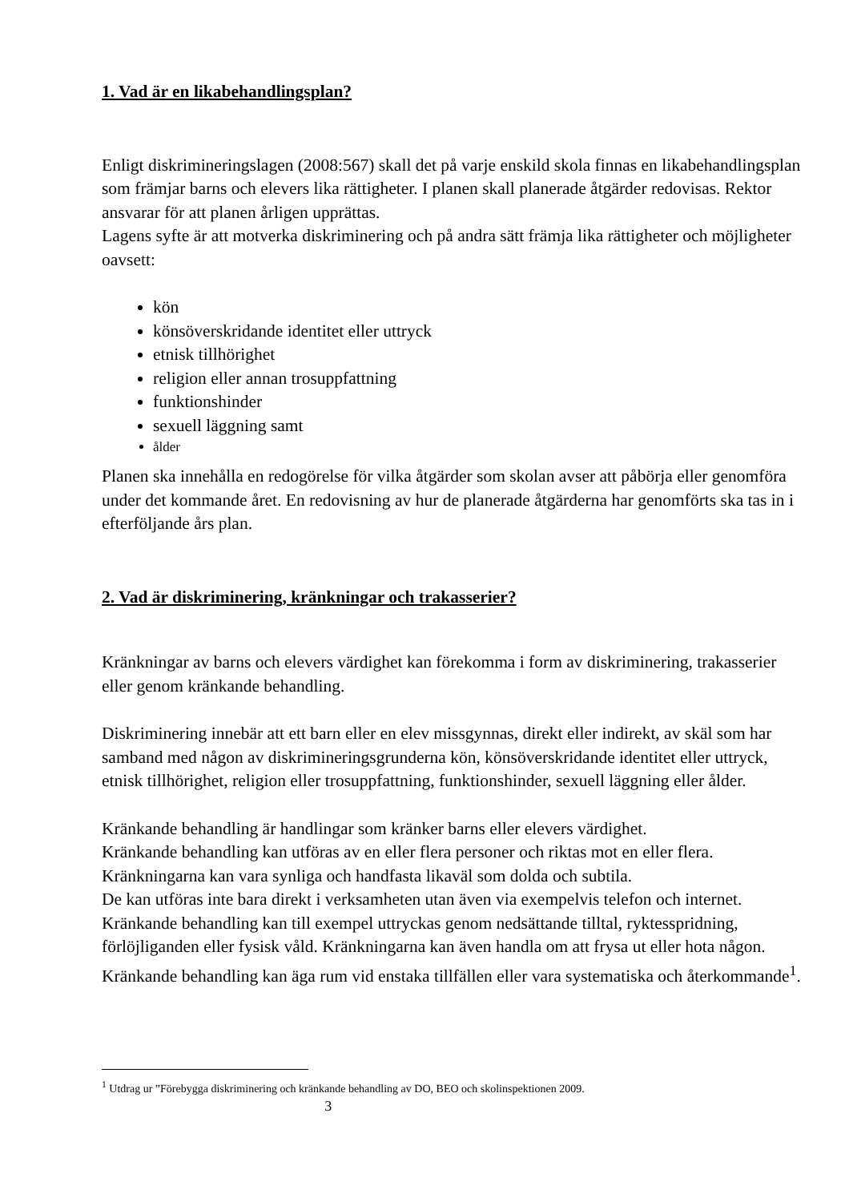1. Vad är en likabehandlingsplan?
Enligt diskrimineringslagen (2008:567) skall det på varje enskild skola finnas en likabehandlingsplan som främjar barns och elevers lika rättigheter. I planen skall planerade åtgärder redovisas. Rektor ansvarar för att planen årligen upprättas.
Lagens syfte är att motverka diskriminering och på andra sätt främja lika rättigheter och möjligheter oavsett:
kön
könsöverskridande identitet eller uttryck
etnisk tillhörighet
religion eller annan trosuppfattning
funktionshinder
sexuell läggning samt
ålder
Planen ska innehålla en redogörelse för vilka åtgärder som skolan avser att påbörja eller genomföra under det kommande året. En redovisning av hur de planerade åtgärderna har genomförts ska tas in i efterföljande års plan.
2. Vad är diskriminering, kränkningar och trakasserier?
Kränkningar av barns och elevers värdighet kan förekomma i form av diskriminering, trakasserier eller genom kränkande behandling.
Diskriminering innebär att ett barn eller en elev missgynnas, direkt eller indirekt, av skäl som har samband med någon av diskrimineringsgrunderna kön, könsöverskridande identitet eller uttryck, etnisk tillhörighet, religion eller trosuppfattning, funktionshinder, sexuell läggning eller ålder.
Kränkande behandling är handlingar som kränker barns eller elevers värdighet.
Kränkande behandling kan utföras av en eller flera personer och riktas mot en eller flera. Kränkningarna kan vara synliga och handfasta likaväl som dolda och subtila.
De kan utföras inte bara direkt i verksamheten utan även via exempelvis telefon och internet. Kränkande behandling kan till exempel uttryckas genom nedsättande tilltal, ryktesspridning, förlöjliganden eller fysisk våld. Kränkningarna kan även handla om att frysa ut eller hota någon. Kränkande behandling kan äga rum vid enstaka tillfällen eller vara systematiska och återkommande<sup>1</sup>.
<sup>1</sup> Utdrag ur ”Förebygga diskriminering och kränkande behandling av DO, BEO och skolinspektionen 2009.
3